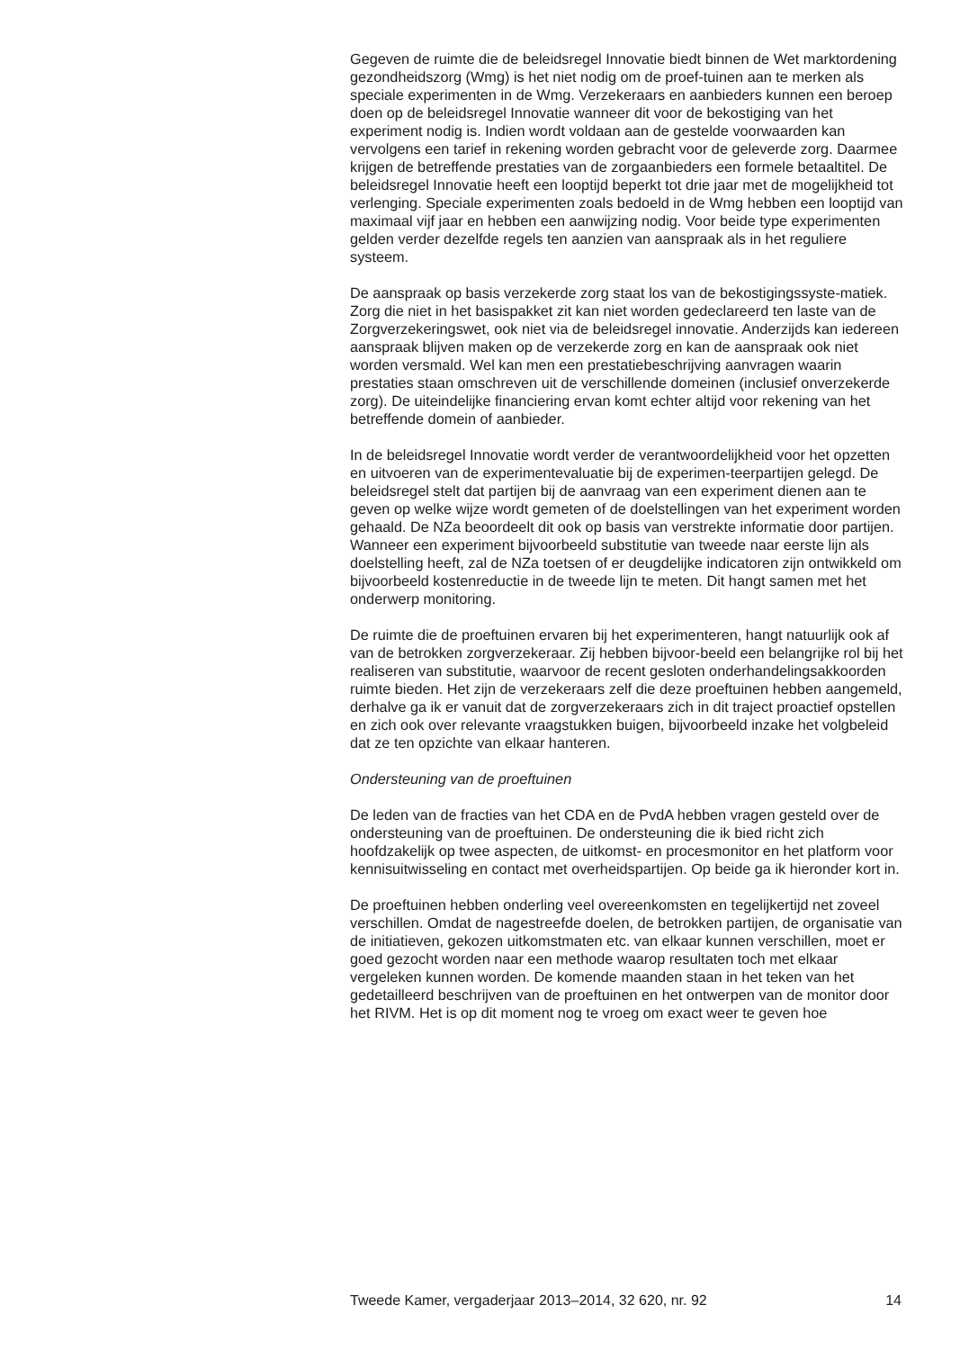Gegeven de ruimte die de beleidsregel Innovatie biedt binnen de Wet marktordening gezondheidszorg (Wmg) is het niet nodig om de proef-tuinen aan te merken als speciale experimenten in de Wmg. Verzekeraars en aanbieders kunnen een beroep doen op de beleidsregel Innovatie wanneer dit voor de bekostiging van het experiment nodig is. Indien wordt voldaan aan de gestelde voorwaarden kan vervolgens een tarief in rekening worden gebracht voor de geleverde zorg. Daarmee krijgen de betreffende prestaties van de zorgaanbieders een formele betaaltitel. De beleidsregel Innovatie heeft een looptijd beperkt tot drie jaar met de mogelijkheid tot verlenging. Speciale experimenten zoals bedoeld in de Wmg hebben een looptijd van maximaal vijf jaar en hebben een aanwijzing nodig. Voor beide type experimenten gelden verder dezelfde regels ten aanzien van aanspraak als in het reguliere systeem.
De aanspraak op basis verzekerde zorg staat los van de bekostigingssyste-matiek. Zorg die niet in het basispakket zit kan niet worden gedeclareerd ten laste van de Zorgverzekeringswet, ook niet via de beleidsregel innovatie. Anderzijds kan iedereen aanspraak blijven maken op de verzekerde zorg en kan de aanspraak ook niet worden versmald. Wel kan men een prestatiebeschrijving aanvragen waarin prestaties staan omschreven uit de verschillende domeinen (inclusief onverzekerde zorg). De uiteindelijke financiering ervan komt echter altijd voor rekening van het betreffende domein of aanbieder.
In de beleidsregel Innovatie wordt verder de verantwoordelijkheid voor het opzetten en uitvoeren van de experimentevaluatie bij de experimen-teerpartijen gelegd. De beleidsregel stelt dat partijen bij de aanvraag van een experiment dienen aan te geven op welke wijze wordt gemeten of de doelstellingen van het experiment worden gehaald. De NZa beoordeelt dit ook op basis van verstrekte informatie door partijen. Wanneer een experiment bijvoorbeeld substitutie van tweede naar eerste lijn als doelstelling heeft, zal de NZa toetsen of er deugdelijke indicatoren zijn ontwikkeld om bijvoorbeeld kostenreductie in de tweede lijn te meten. Dit hangt samen met het onderwerp monitoring.
De ruimte die de proeftuinen ervaren bij het experimenteren, hangt natuurlijk ook af van de betrokken zorgverzekeraar. Zij hebben bijvoor-beeld een belangrijke rol bij het realiseren van substitutie, waarvoor de recent gesloten onderhandelingsakkoorden ruimte bieden. Het zijn de verzekeraars zelf die deze proeftuinen hebben aangemeld, derhalve ga ik er vanuit dat de zorgverzekeraars zich in dit traject proactief opstellen en zich ook over relevante vraagstukken buigen, bijvoorbeeld inzake het volgbeleid dat ze ten opzichte van elkaar hanteren.
Ondersteuning van de proeftuinen
De leden van de fracties van het CDA en de PvdA hebben vragen gesteld over de ondersteuning van de proeftuinen. De ondersteuning die ik bied richt zich hoofdzakelijk op twee aspecten, de uitkomst- en procesmonitor en het platform voor kennisuitwisseling en contact met overheidspartijen. Op beide ga ik hieronder kort in.
De proeftuinen hebben onderling veel overeenkomsten en tegelijkertijd net zoveel verschillen. Omdat de nagestreefde doelen, de betrokken partijen, de organisatie van de initiatieven, gekozen uitkomstmaten etc. van elkaar kunnen verschillen, moet er goed gezocht worden naar een methode waarop resultaten toch met elkaar vergeleken kunnen worden. De komende maanden staan in het teken van het gedetailleerd beschrijven van de proeftuinen en het ontwerpen van de monitor door het RIVM. Het is op dit moment nog te vroeg om exact weer te geven hoe
Tweede Kamer, vergaderjaar 2013–2014, 32 620, nr. 92 14